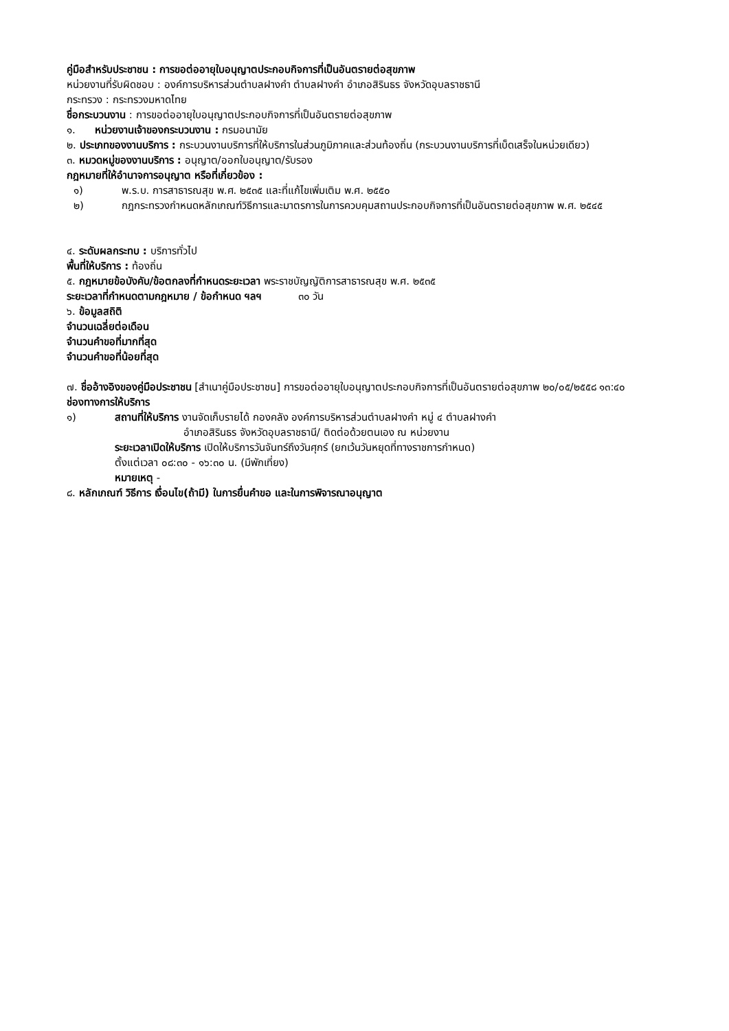คู่มือสำหรับประชาชน : การขอต่ออายุใบอนุญาตประกอบกิจการที่เป็นอันตรายต่อสุขภาพ
หน่วยงานที่รับผิดชอบ : องค์การบริหารส่วนตำบลฝางคำ ตำบลฝางคำ อำเภอสิรินธร จังหวัดอุบลราชธานี
กระทรวง : กระทรวงมหาดไทย
ชื่อกระบวนงาน : การขอต่ออายุใบอนุญาตประกอบกิจการที่เป็นอันตรายต่อสุขภาพ
๑. หน่วยงานเจ้าของกระบวนงาน : กรมอนามัย
๒. ประเภทของงานบริการ : กระบวนงานบริการที่ให้บริการในส่วนภูมิภาคและส่วนท้องถิ่น (กระบวนงานบริการที่เบ็ดเสร็จในหน่วยเดียว)
๓. หมวดหมู่ของงานบริการ : อนุญาต/ออกใบอนุญาต/รับรอง
กฎหมายที่ให้อำนาจการอนุญาต หรือที่เกี่ยวข้อง :
๑) พ.ร.บ. การสาธารณสุข พ.ศ. ๒๕๓๕ และที่แก้ไขเพิ่มเติม พ.ศ. ๒๕๕๐
๒) กฎกระทรวงกำหนดหลักเกณฑ์วิธีการและมาตรการในการควบคุมสถานประกอบกิจการที่เป็นอันตรายต่อสุขภาพ พ.ศ. ๒๕๔๕
๔. ระดับผลกระทบ : บริการทั่วไป
พื้นที่ให้บริการ : ท้องถิ่น
๕. กฎหมายข้อบังคับ/ข้อตกลงที่กำหนดระยะเวลา พระราชบัญญัติการสาธารณสุข พ.ศ. ๒๕๓๕
ระยะเวลาที่กำหนดตามกฎหมาย / ข้อกำหนด ฯลฯ ๓๐ วัน
๖. ข้อมูลสถิติ
จำนวนเฉลี่ยต่อเดือน
จำนวนคำขอที่มากที่สุด
จำนวนคำขอที่น้อยที่สุด
๗. ชื่ออ้างอิงของคู่มือประชาชน [สำเนาคู่มือประชาชน] การขอต่ออายุใบอนุญาตประกอบกิจการที่เป็นอันตรายต่อสุขภาพ ๒๐/๐๕/๒๕๕๘ ๑๓:๔๐
ช่องทางการให้บริการ
๑) สถานที่ให้บริการ งานจัดเก็บรายได้ กองคลัง องค์การบริหารส่วนตำบลฝางคำ หมู่ ๔ ตำบลฝางคำ
อำเภอสิรินธร จังหวัดอุบลราชธานี/ ติดต่อด้วยตนเอง ณ หน่วยงาน
ระยะเวลาเปิดให้บริการ เปิดให้บริการวันจันทร์ถึงวันศุกร์ (ยกเว้นวันหยุดที่ทางราชการกำหนด)
ตั้งแต่เวลา ๐๘:๓๐ - ๑๖:๓๐ น. (มีพักเที่ยง)
หมายเหตุ -
๘. หลักเกณฑ์ วิธีการ เงื่อนไข(ถ้ามี) ในการยื่นคำขอ และในการพิจารณาอนุญาต